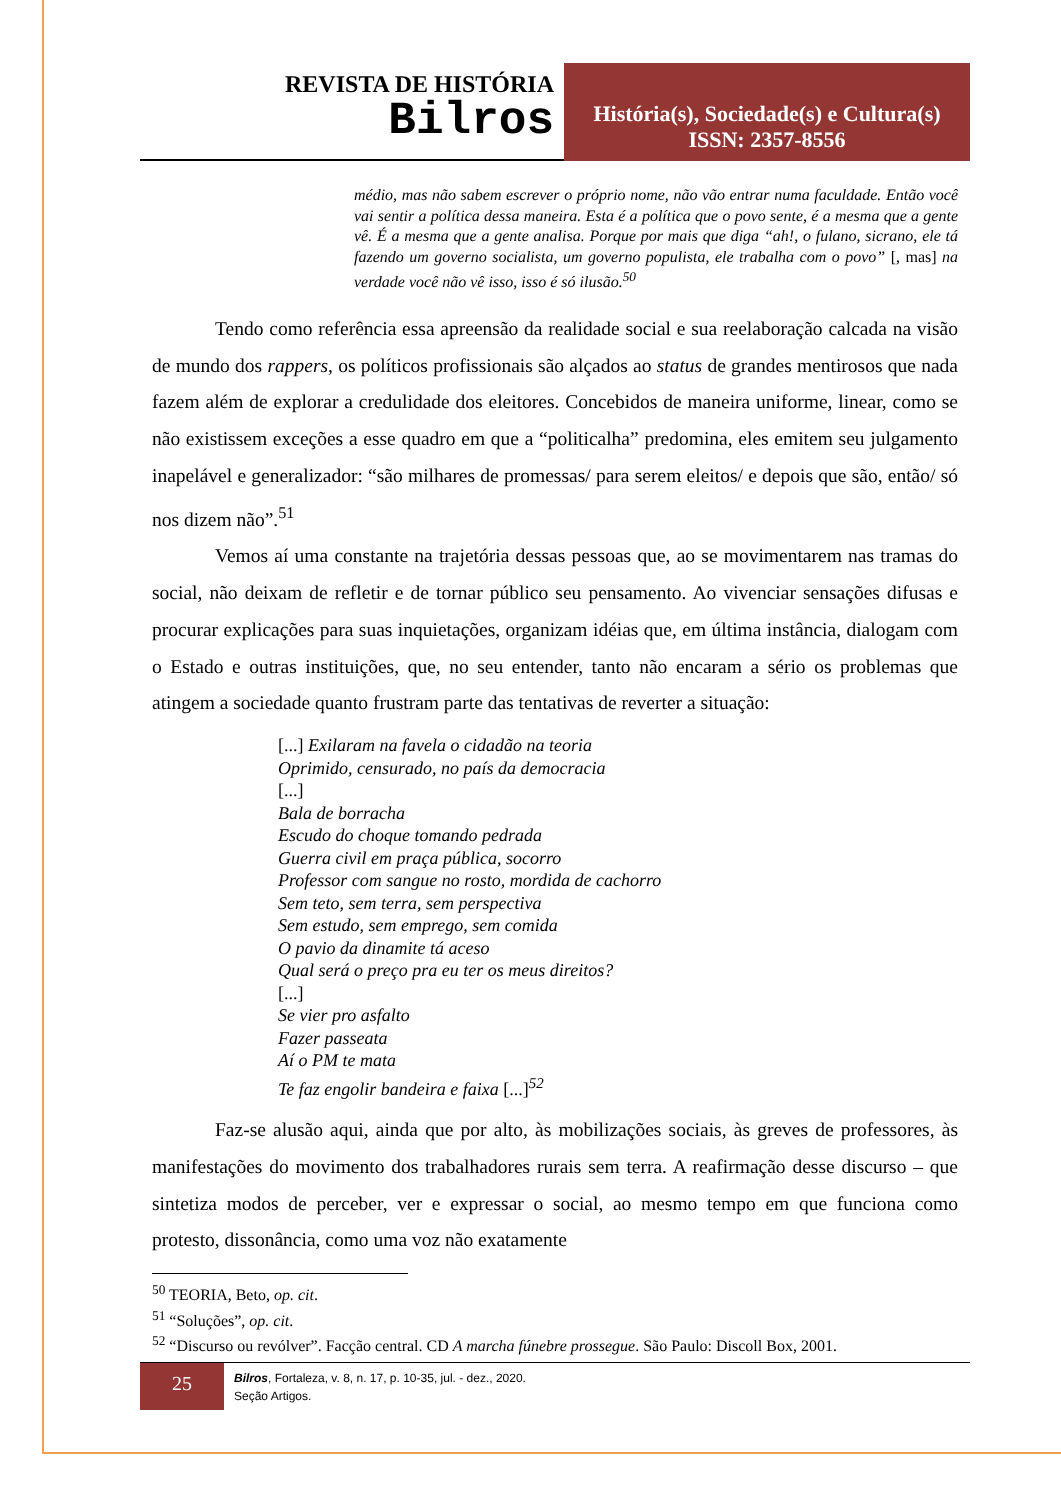REVISTA DE HISTÓRIA
Bilros
História(s), Sociedade(s) e Cultura(s)
ISSN: 2357-8556
médio, mas não sabem escrever o próprio nome, não vão entrar numa faculdade. Então você vai sentir a política dessa maneira. Esta é a política que o povo sente, é a mesma que a gente vê. É a mesma que a gente analisa. Porque por mais que diga “ah!, o fulano, sicrano, ele tá fazendo um governo socialista, um governo populista, ele trabalha com o povo” [, mas] na verdade você não vê isso, isso é só ilusão.<sup>50</sup>
Tendo como referência essa apreensão da realidade social e sua reelaboração calcada na visão de mundo dos rappers, os políticos profissionais são alçados ao status de grandes mentirosos que nada fazem além de explorar a credulidade dos eleitores. Concebidos de maneira uniforme, linear, como se não existissem exceções a esse quadro em que a “politicalha” predomina, eles emitem seu julgamento inapelável e generalizador: “são milhares de promessas/ para serem eleitos/ e depois que são, então/ só nos dizem não”.<sup>51</sup>
Vemos aí uma constante na trajetória dessas pessoas que, ao se movimentarem nas tramas do social, não deixam de refletir e de tornar público seu pensamento. Ao vivenciar sensações difusas e procurar explicações para suas inquietações, organizam idéias que, em última instância, dialogam com o Estado e outras instituições, que, no seu entender, tanto não encaram a sério os problemas que atingem a sociedade quanto frustram parte das tentativas de reverter a situação:
[...] Exilaram na favela o cidadão na teoria
Oprimido, censurado, no país da democracia
[...]
Bala de borracha
Escudo do choque tomando pedrada
Guerra civil em praça pública, socorro
Professor com sangue no rosto, mordida de cachorro
Sem teto, sem terra, sem perspectiva
Sem estudo, sem emprego, sem comida
O pavio da dinamite tá aceso
Qual será o preço pra eu ter os meus direitos?
[...]
Se vier pro asfalto
Fazer passeata
Aí o PM te mata
Te faz engolir bandeira e faixa [...]<sup>52</sup>
Faz-se alusão aqui, ainda que por alto, às mobilizações sociais, às greves de professores, às manifestações do movimento dos trabalhadores rurais sem terra. A reafirmação desse discurso – que sintetiza modos de perceber, ver e expressar o social, ao mesmo tempo em que funciona como protesto, dissonância, como uma voz não exatamente
<sup>50</sup> TEORIA, Beto, op. cit.
<sup>51</sup> “Soluções”, op. cit.
<sup>52</sup> “Discurso ou revólver”. Facção central. CD A marcha fúnebre prossegue. São Paulo: Discoll Box, 2001.
25
Bilros, Fortaleza, v. 8, n. 17, p. 10-35, jul. - dez., 2020.
Seção Artigos.